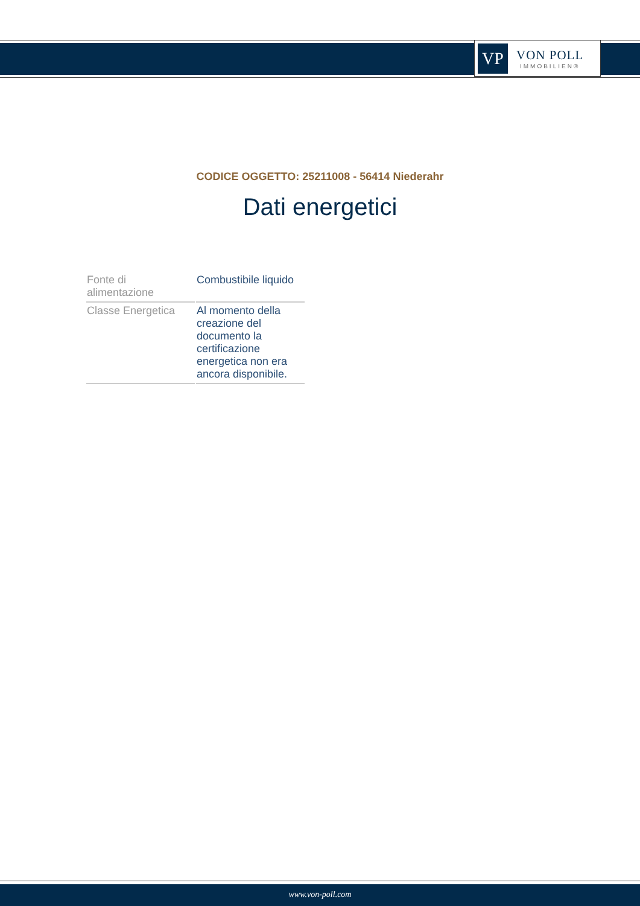VP
VON POLL
IMMOBILIEN®
CODICE OGGETTO: 25211008 - 56414 Niederahr
Dati energetici
| Fonte di alimentazione | Combustibile liquido |
| Classe Energetica | Al momento della creazione del documento la certificazione energetica non era ancora disponibile. |
www.von-poll.com